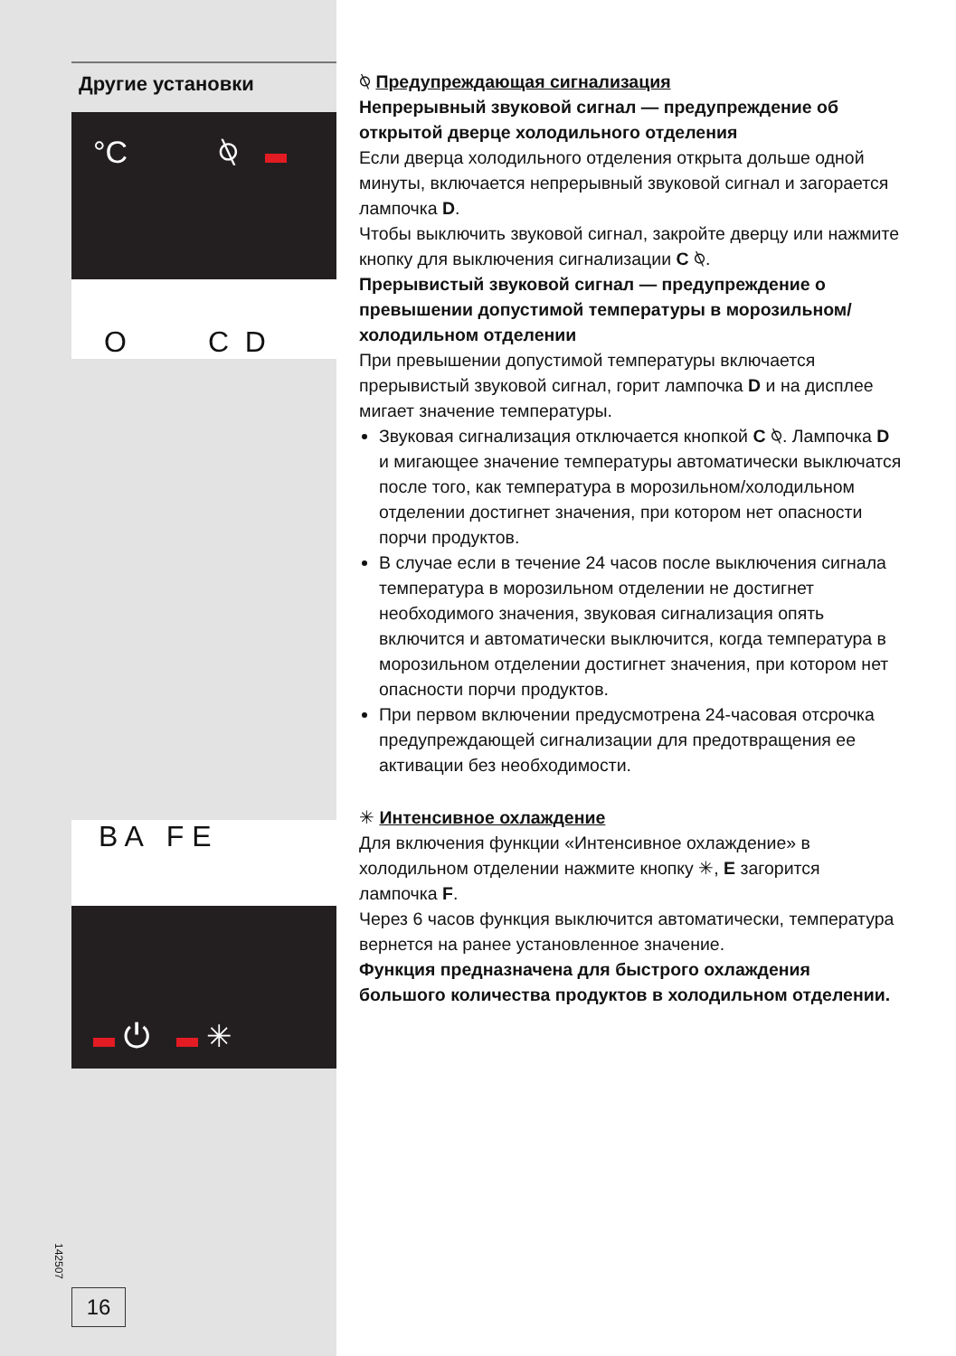Другие установки
°C ⍉
O C D
B A F E
⏻ ✳
⍉ Предупреждающая сигнализация
Непрерывный звуковой сигнал — предупреждение об открытой дверце холодильного отделения
Если дверца холодильного отделения открыта дольше одной минуты, включается непрерывный звуковой сигнал и загорается лампочка D.
Чтобы выключить звуковой сигнал, закройте дверцу или нажмите кнопку для выключения сигнализации C ⍉.
Прерывистый звуковой сигнал — предупреждение о превышении допустимой температуры в морозильном/ холодильном отделении
При превышении допустимой температуры включается прерывистый звуковой сигнал, горит лампочка D и на дисплее мигает значение температуры.
Звуковая сигнализация отключается кнопкой C ⍉. Лампочка D и мигающее значение температуры автоматически выключатся после того, как температура в морозильном/холодильном отделении достигнет значения, при котором нет опасности порчи продуктов.
В случае если в течение 24 часов после выключения сигнала температура в морозильном отделении не достигнет необходимого значения, звуковая сигнализация опять включится и автоматически выключится, когда температура в морозильном отделении достигнет значения, при котором нет опасности порчи продуктов.
При первом включении предусмотрена 24-часовая отсрочка предупреждающей сигнализации для предотвращения ее активации без необходимости.
✳ Интенсивное охлаждение
Для включения функции «Интенсивное охлаждение» в холодильном отделении нажмите кнопку ✳, E загорится лампочка F.
Через 6 часов функция выключится автоматически, температура вернется на ранее установленное значение.
Функция предназначена для быстрого охлаждения большого количества продуктов в холодильном отделении.
142507
16